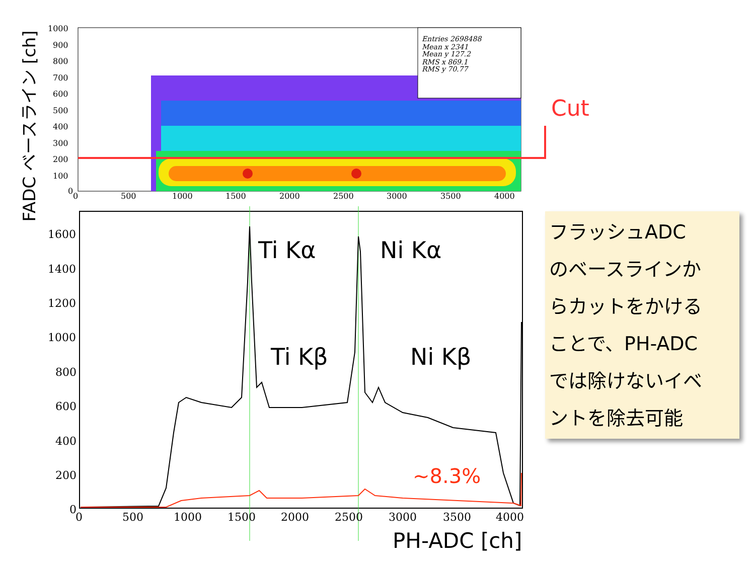FADC ベースライン [ch]
Entries 2698488
Mean x 2341
Mean y 127.2
RMS x 869.1
RMS y 70.77
Cut
1000
900
800
700
600
500
400
300
200
100
0
0
500
1000
1500
2000
2500
3000
3500
4000
1600
1400
1200
1000
800
600
400
200
0
0
500
1000
1500
2000
2500
3000
3500
4000
~8.3%
Ti Kα Ni Kα
Ti Kβ Ni Kβ
PH-ADC [ch]
フラッシュADC
のベースラインか
らカットをかける
ことで、PH-ADC
では除けないイベ
ントを除去可能